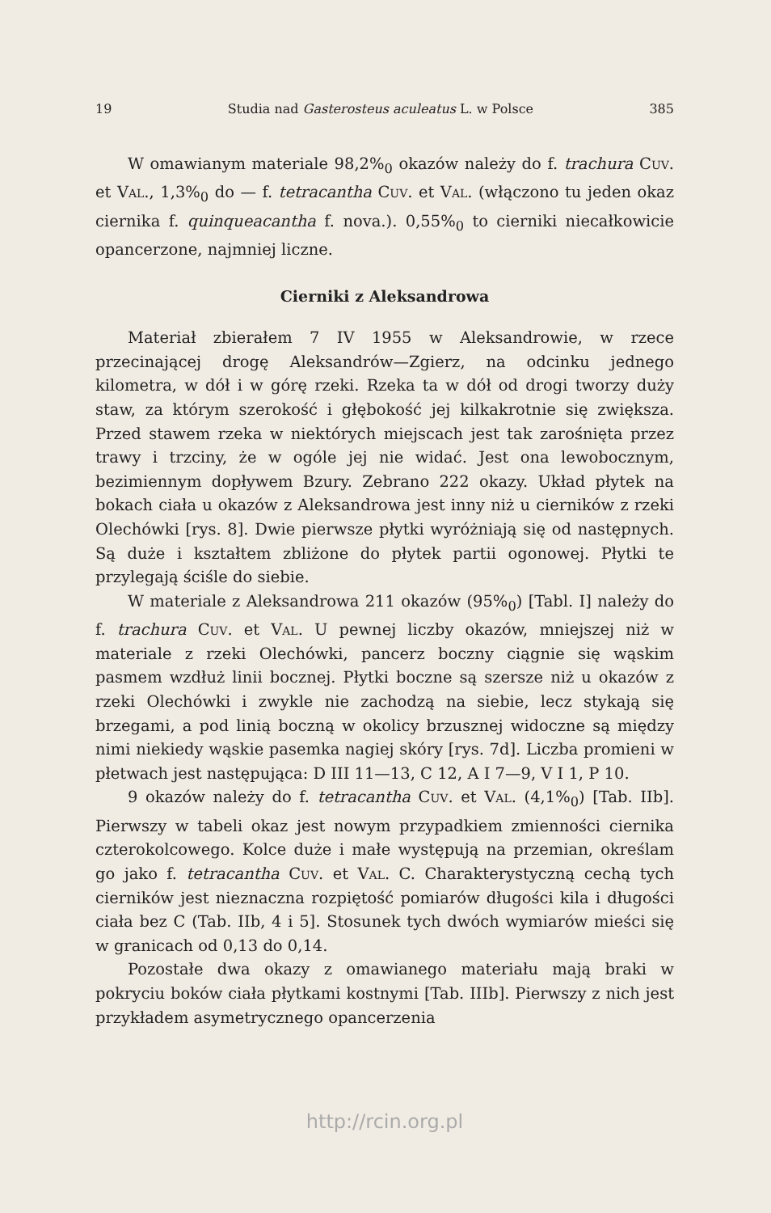19 Studia nad Gasterosteus aculeatus L. w Polsce 385
W omawianym materiale 98,2%<sub>0</sub> okazów należy do f. trachura Cuv. et Val., 1,3%<sub>0</sub> do — f. tetracantha Cuv. et Val. (włączono tu jeden okaz ciernika f. quinqueacantha f. nova.). 0,55%<sub>0</sub> to cierniki niecałkowicie opancerzone, najmniej liczne.
Cierniki z Aleksandrowa
Materiał zbierałem 7 IV 1955 w Aleksandrowie, w rzece przecinającej drogę Aleksandrów—Zgierz, na odcinku jednego kilometra, w dół i w górę rzeki. Rzeka ta w dół od drogi tworzy duży staw, za którym szerokość i głębokość jej kilkakrotnie się zwiększa. Przed stawem rzeka w niektórych miejscach jest tak zarośnięta przez trawy i trzciny, że w ogóle jej nie widać. Jest ona lewobocznym, bezimiennym dopływem Bzury. Zebrano 222 okazy. Układ płytek na bokach ciała u okazów z Aleksandrowa jest inny niż u cierników z rzeki Olechówki [rys. 8]. Dwie pierwsze płytki wyróżniają się od następnych. Są duże i kształtem zbliżone do płytek partii ogonowej. Płytki te przylegają ściśle do siebie.
W materiale z Aleksandrowa 211 okazów (95%<sub>0</sub>) [Tabl. I] należy do f. trachura Cuv. et Val. U pewnej liczby okazów, mniejszej niż w materiale z rzeki Olechówki, pancerz boczny ciągnie się wąskim pasmem wzdłuż linii bocznej. Płytki boczne są szersze niż u okazów z rzeki Olechówki i zwykle nie zachodzą na siebie, lecz stykają się brzegami, a pod linią boczną w okolicy brzusznej widoczne są między nimi niekiedy wąskie pasemka nagiej skóry [rys. 7d]. Liczba promieni w płetwach jest następująca: D III 11—13, C 12, A I 7—9, V I 1, P 10.
9 okazów należy do f. tetracantha Cuv. et Val. (4,1%<sub>0</sub>) [Tab. IIb]. Pierwszy w tabeli okaz jest nowym przypadkiem zmienności ciernika czterokolcowego. Kolce duże i małe występują na przemian, określam go jako f. tetracantha Cuv. et Val. C. Charakterystyczną cechą tych cierników jest nieznaczna rozpiętość pomiarów długości kila i długości ciała bez C (Tab. IIb, 4 i 5]. Stosunek tych dwóch wymiarów mieści się w granicach od 0,13 do 0,14.
Pozostałe dwa okazy z omawianego materiału mają braki w pokryciu boków ciała płytkami kostnymi [Tab. IIIb]. Pierwszy z nich jest przykładem asymetrycznego opancerzenia
http://rcin.org.pl